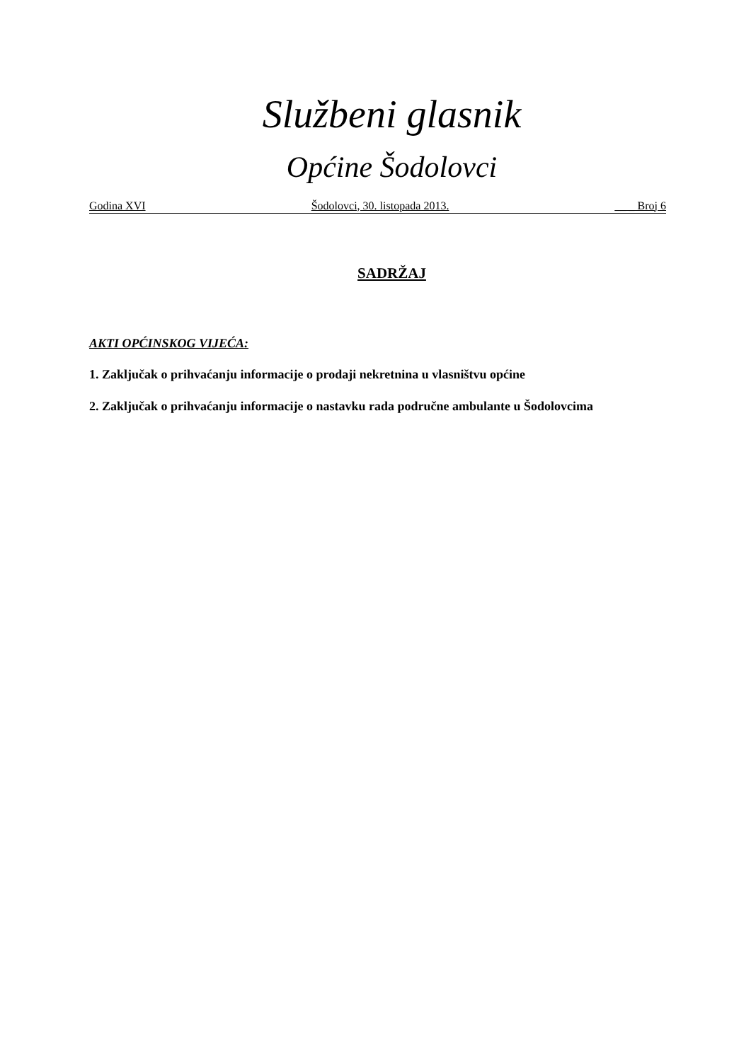Službeni glasnik
Općine Šodolovci
Godina XVI Šodolovci, 30. listopada 2013. __ _ Broj 6
SADRŽAJ
AKTI OPĆINSKOG VIJEĆA:
1. Zaključak o prihvaćanju informacije o prodaji nekretnina u vlasništvu općine
2. Zaključak o prihvaćanju informacije o nastavku rada područne ambulante u Šodolovcima